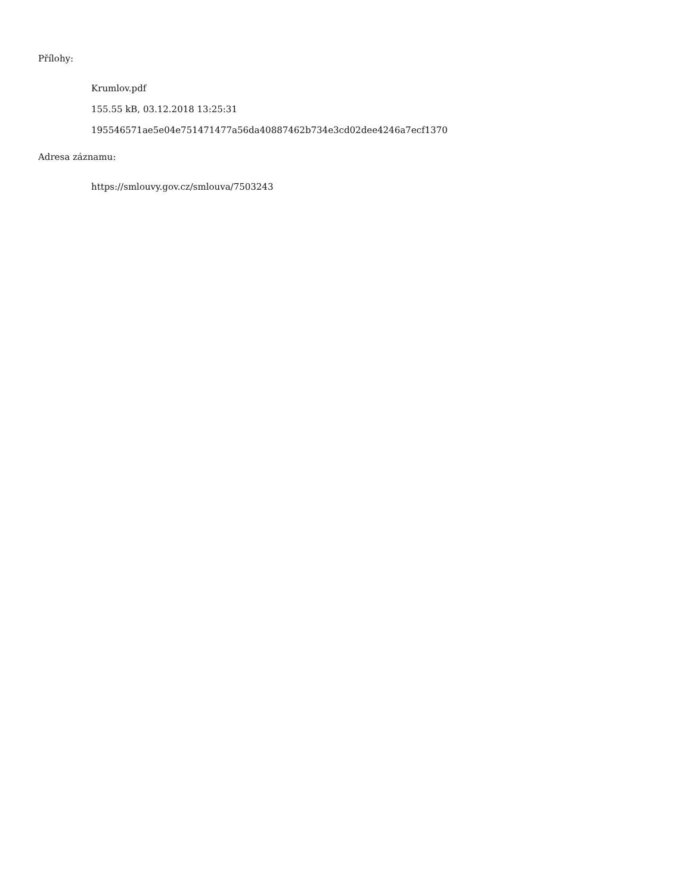Přílohy:
Krumlov.pdf
155.55 kB, 03.12.2018 13:25:31
195546571ae5e04e751471477a56da40887462b734e3cd02dee4246a7ecf1370
Adresa záznamu:
https://smlouvy.gov.cz/smlouva/7503243